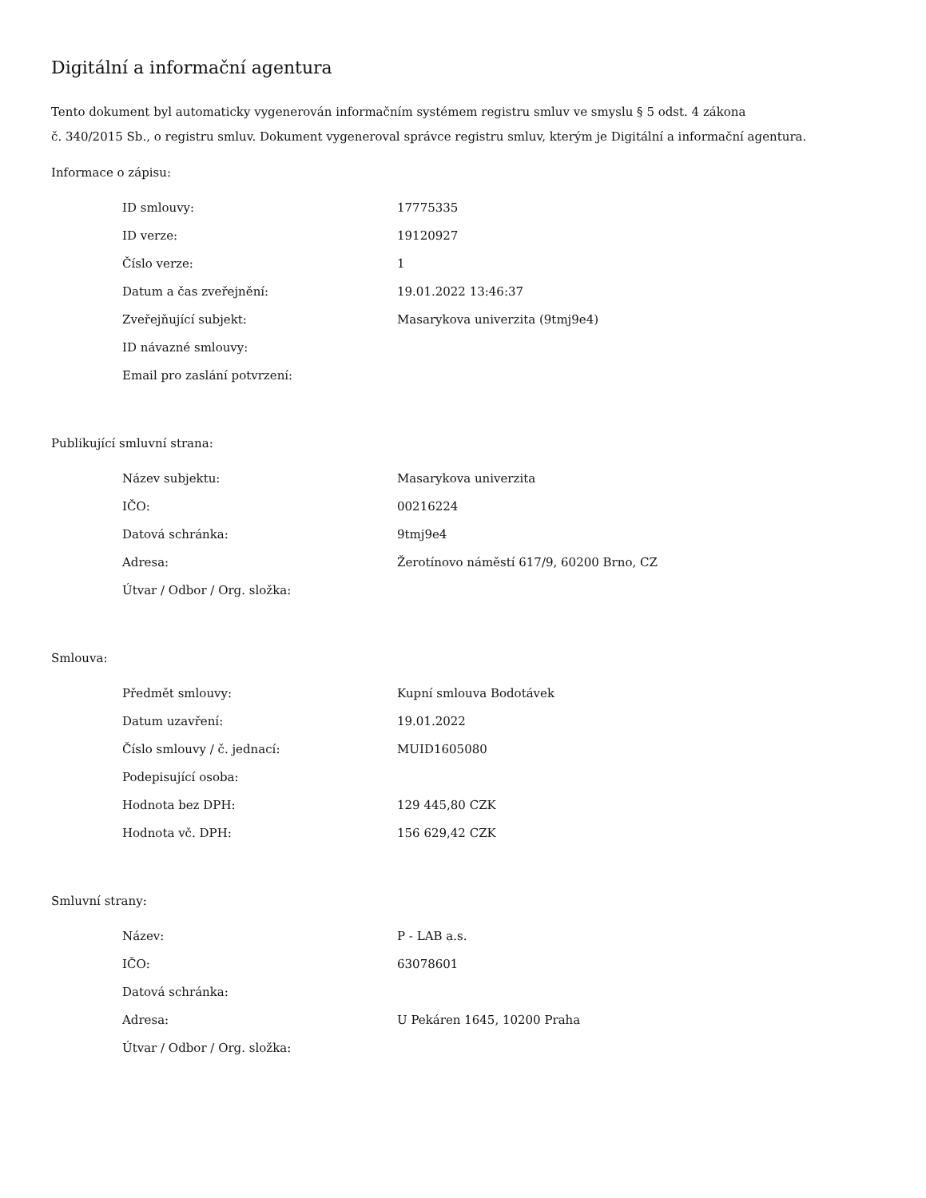Digitální a informační agentura
Tento dokument byl automaticky vygenerován informačním systémem registru smluv ve smyslu § 5 odst. 4 zákona
č. 340/2015 Sb., o registru smluv. Dokument vygeneroval správce registru smluv, kterým je Digitální a informační agentura.
Informace o zápisu:
| ID smlouvy: | 17775335 |
| ID verze: | 19120927 |
| Číslo verze: | 1 |
| Datum a čas zveřejnění: | 19.01.2022 13:46:37 |
| Zveřejňující subjekt: | Masarykova univerzita (9tmj9e4) |
| ID návazné smlouvy: | |
| Email pro zaslání potvrzení: | |
Publikující smluvní strana:
| Název subjektu: | Masarykova univerzita |
| IČO: | 00216224 |
| Datová schránka: | 9tmj9e4 |
| Adresa: | Žerotínovo náměstí 617/9, 60200 Brno, CZ |
| Útvar / Odbor / Org. složka: | |
Smlouva:
| Předmět smlouvy: | Kupní smlouva Bodotávek |
| Datum uzavření: | 19.01.2022 |
| Číslo smlouvy / č. jednací: | MUID1605080 |
| Podepisující osoba: | |
| Hodnota bez DPH: | 129 445,80 CZK |
| Hodnota vč. DPH: | 156 629,42 CZK |
Smluvní strany:
| Název: | P - LAB a.s. |
| IČO: | 63078601 |
| Datová schránka: | |
| Adresa: | U Pekáren 1645, 10200 Praha |
| Útvar / Odbor / Org. složka: | |